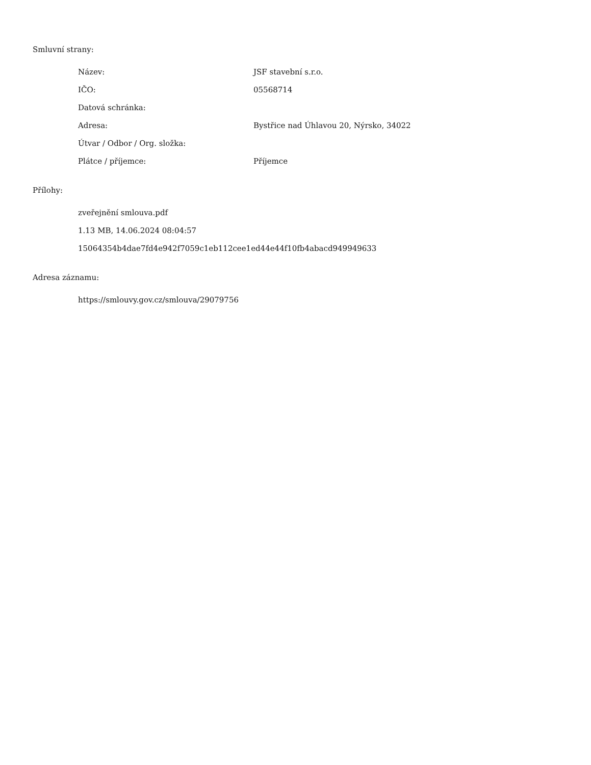Smluvní strany:
| Název: | JSF stavební s.r.o. |
| IČO: | 05568714 |
| Datová schránka: | |
| Adresa: | Bystřice nad Úhlavou 20, Nýrsko, 34022 |
| Útvar / Odbor / Org. složka: | |
| Plátce / příjemce: | Příjemce |
Přílohy:
zveřejnění smlouva.pdf
1.13 MB, 14.06.2024 08:04:57
15064354b4dae7fd4e942f7059c1eb112cee1ed44e44f10fb4abacd949949633
Adresa záznamu:
https://smlouvy.gov.cz/smlouva/29079756